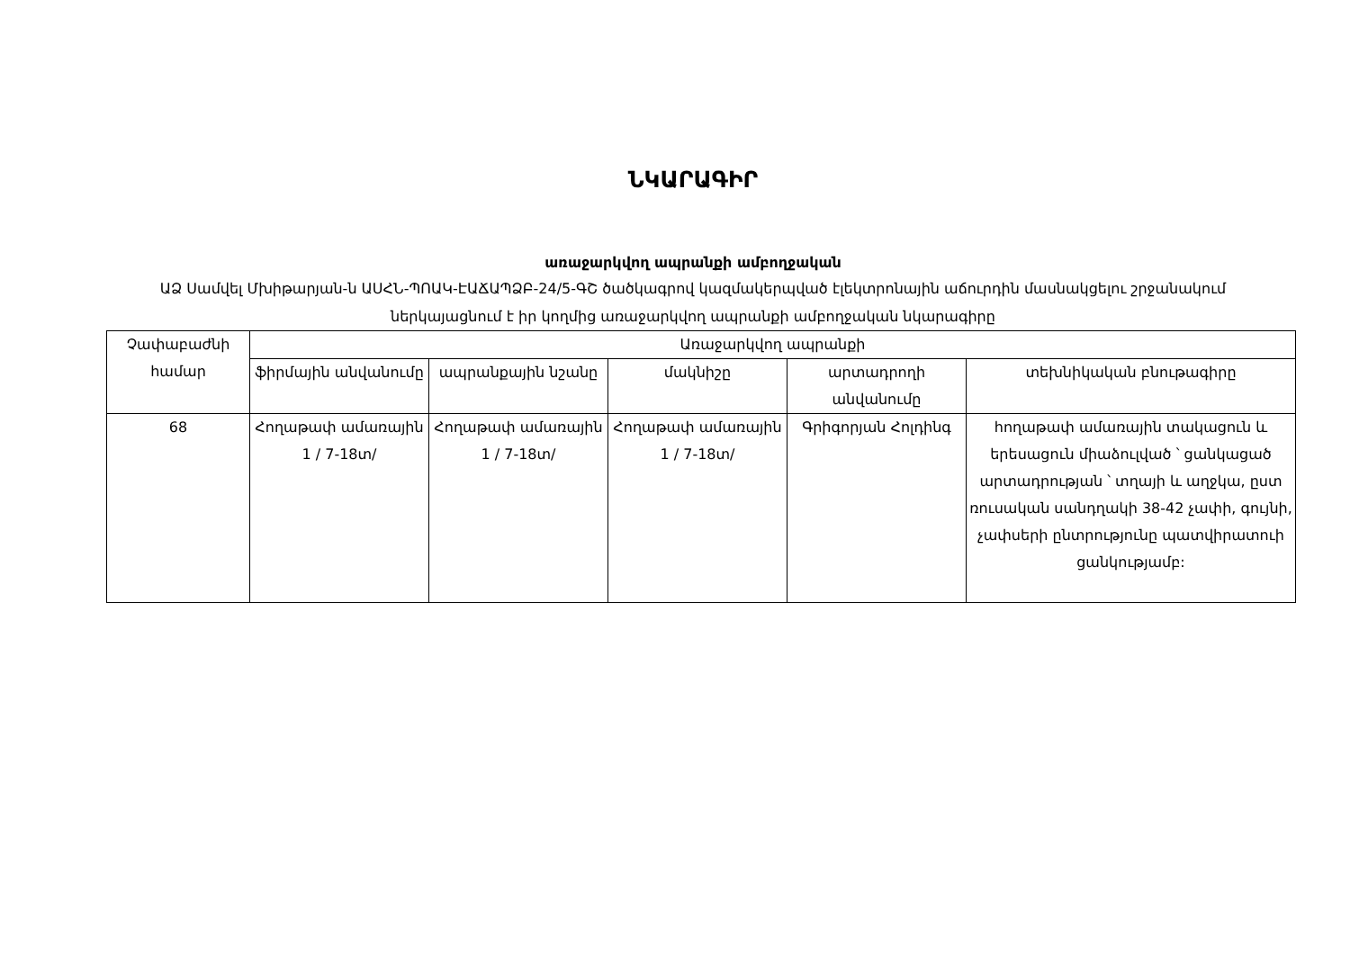ՆԿԱՐԱԳԻՐ
առաջարկվող ապրանքի ամբողջական
ԱՁ Սամվել Մխիթարյան-ն ԱՍՀՆ-ՊՈԱԿ-ԷԱՃԱՊՁԲ-24/5-ԳՇ ծածկագրով կազմակերպված էլեկտրոնային աճուրդին մասնակցելու շրջանակում ներկայացնում է իր կողմից առաջարկվող ապրանքի ամբողջական նկարագիրը
| Չափաբաժնի համար | Առաջարկվող ապրանքի | | | | |
| --- | --- | --- | --- | --- | --- |
| | ֆիրմային անվանումը | ապրանքային նշանը | մակնիշը | արտադրողի անվանումը | տեխնիկական բնութագիրը |
| 68 | Հողաթափ ամառային 1 / 7-18տ/ | Հողաթափ ամառային 1 / 7-18տ/ | Հողաթափ ամառային 1 / 7-18տ/ | Գրիգորյան Հոլդինգ | հողաթափ ամառային տակացուն և երեսացուն միաձուլված ՝ ցանկացած արտադրության ՝ տղայի և աղջկա, ըստ ռուսական սանդղակի 38-42 չափի, գույնի, չափսերի ընտրությունը պատվիրատուի ցանկությամբ: |